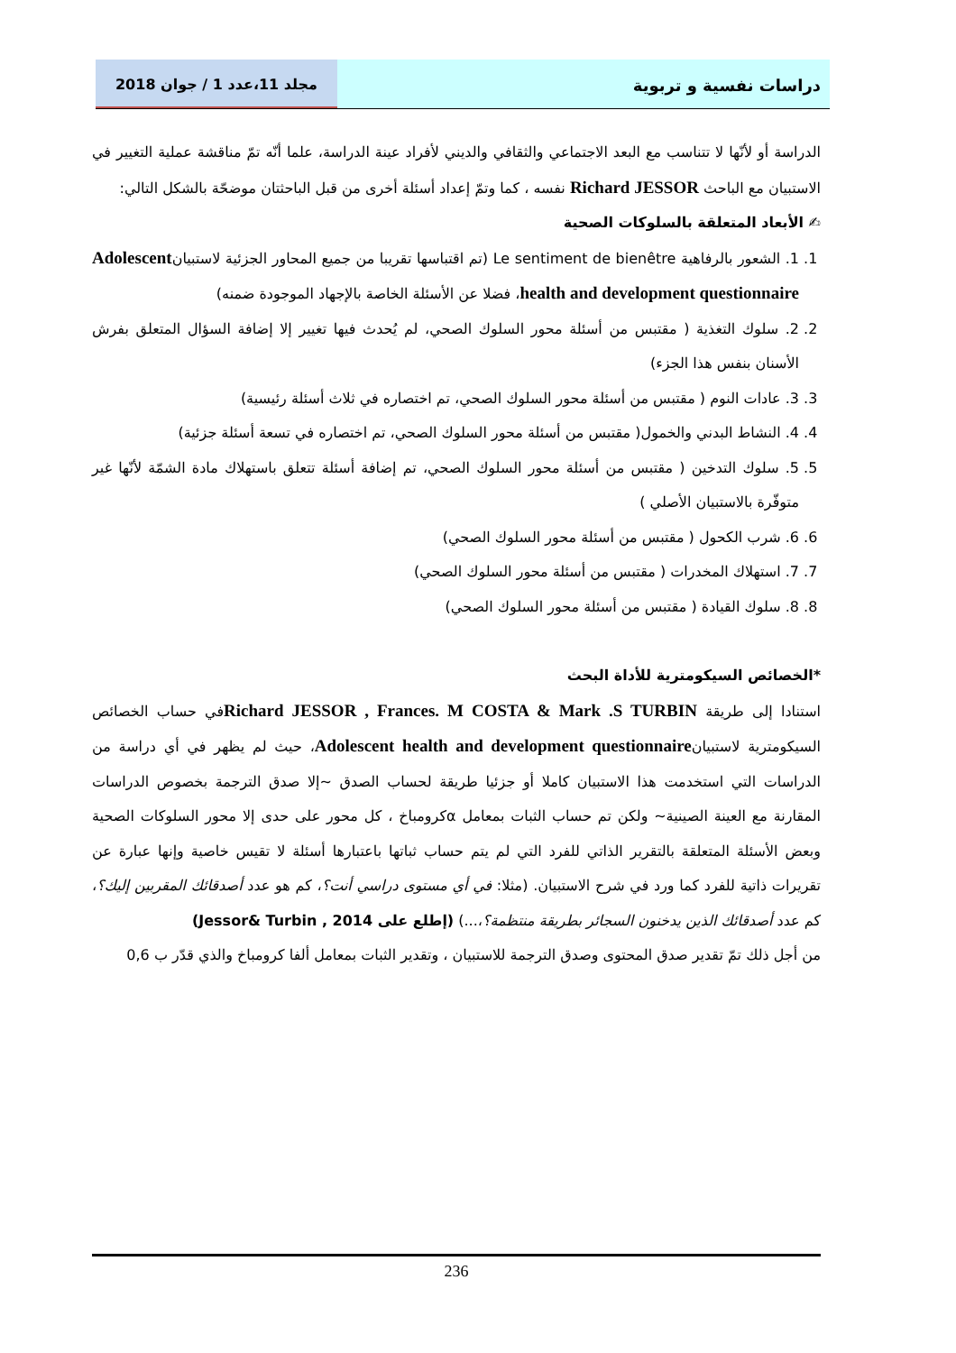دراسات نفسية و تربوية مجلد 11،عدد 1 / جوان 2018
الدراسة أو لأنّها لا تتناسب مع البعد الاجتماعي والثقافي والديني لأفراد عينة الدراسة، علما أنّه تمّ مناقشة عملية التغيير في الاستبيان مع الباحث Richard JESSOR نفسه ، كما وتمّ إعداد أسئلة أخرى من قبل الباحثتان موضحّة بالشكل التالي:
✍ الأبعاد المتعلقة بالسلوكات الصحية
1. 1. الشعور بالرفاهية Le sentiment de bienêtre (تم اقتباسها تقريبا من جميع المحاور الجزئية لاستبيانAdolescent health and development questionnaire، فضلا عن الأسئلة الخاصة بالإجهاد الموجودة ضمنه)
2. 2. سلوك التغذية ( مقتبس من أسئلة محور السلوك الصحي، لم يُحدث فيها تغيير إلا إضافة السؤال المتعلق بفرش الأسنان بنفس هذا الجزء)
3. 3. عادات النوم ( مقتبس من أسئلة محور السلوك الصحي، تم اختصاره في ثلاث أسئلة رئيسية)
4. 4. النشاط البدني والخمول( مقتبس من أسئلة محور السلوك الصحي، تم اختصاره في تسعة أسئلة جزئية)
5. 5. سلوك التدخين ( مقتبس من أسئلة محور السلوك الصحي، تم إضافة أسئلة تتعلق باستهلاك مادة الشمّة لأنّها غير متوفّرة بالاستبيان الأصلي )
6. 6. شرب الكحول ( مقتبس من أسئلة محور السلوك الصحي)
7. 7. استهلاك المخدرات ( مقتبس من أسئلة محور السلوك الصحي)
8. 8. سلوك القيادة ( مقتبس من أسئلة محور السلوك الصحي)
*الخصائص السيكومترية للأداة البحث
استنادا إلى طريقة Richard JESSOR , Frances. M COSTA & Mark .S TURBINفي حساب الخصائص السيكومترية لاستبيانAdolescent health and development questionnaire، حيث لم يظهر في أي دراسة من الدراسات التي استخدمت هذا الاستبيان كاملا أو جزئيا طريقة لحساب الصدق ~إلا صدق الترجمة بخصوص الدراسات المقارنة مع العينة الصينية~ ولكن تم حساب الثبات بمعامل αكرومباخ ، كل محور على حدى إلا محور السلوكات الصحية وبعض الأسئلة المتعلقة بالتقرير الذاتي للفرد التي لم يتم حساب ثباتها باعتبارها أسئلة لا تقيس خاصية وإنها عبارة عن تقريرات ذاتية للفرد كما ورد في شرح الاستبيان. (مثلا: في أي مستوى دراسي أنت؟، كم هو عدد أصدقائك المقربين إليك؟، كم عدد أصدقائك الذين يدخنون السجائر بطريقة منتظمة؟،...) (إطلع على Jessor& Turbin , 2014)
من أجل ذلك تمّ تقدير صدق المحتوى وصدق الترجمة للاستبيان ، وتقدير الثبات بمعامل ألفا كرومباخ والذي قدّر ب 0,6
236